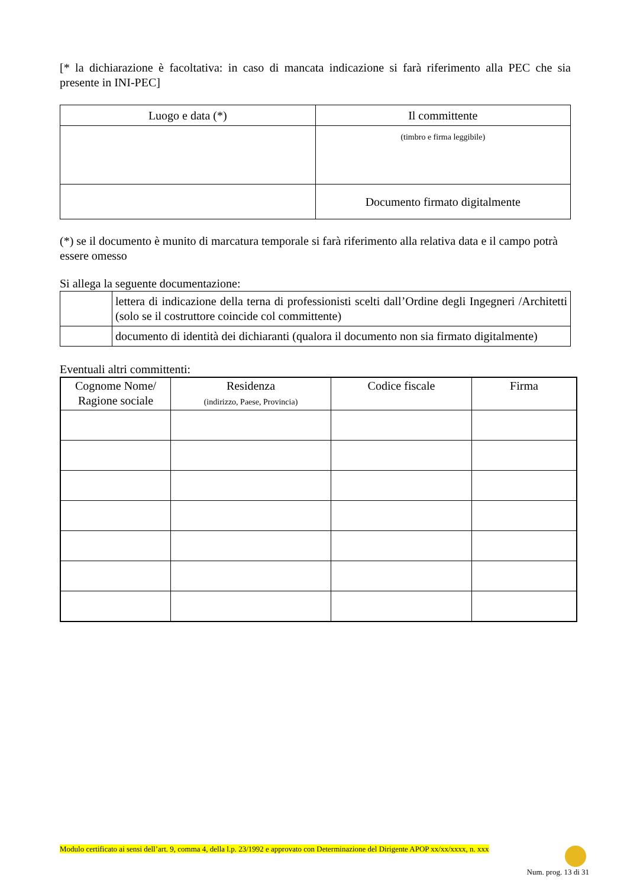[* la dichiarazione è facoltativa: in caso di mancata indicazione si farà riferimento alla PEC che sia presente in INI-PEC]
| Luogo e data (*) | | Il committente |
| --- | --- | --- |
| | | (timbro e firma leggibile) |
| | Documento firmato digitalmente | |
(*) se il documento è munito di marcatura temporale si farà riferimento alla relativa data e il campo potrà essere omesso
Si allega la seguente documentazione:
| | lettera di indicazione della terna di professionisti scelti dall’Ordine degli Ingegneri /Architetti (solo se il costruttore coincide col committente) |
| | documento di identità dei dichiaranti (qualora il documento non sia firmato digitalmente) |
Eventuali altri committenti:
| Cognome Nome/ Ragione sociale | Residenza (indirizzo, Paese, Provincia) | Codice fiscale | Firma |
| --- | --- | --- | --- |
Modulo certificato ai sensi dell’art. 9, comma 4, della l.p. 23/1992 e approvato con Determinazione del Dirigente APOP xx/xx/xxxx, n. xxx
Num. prog. 13 di 31